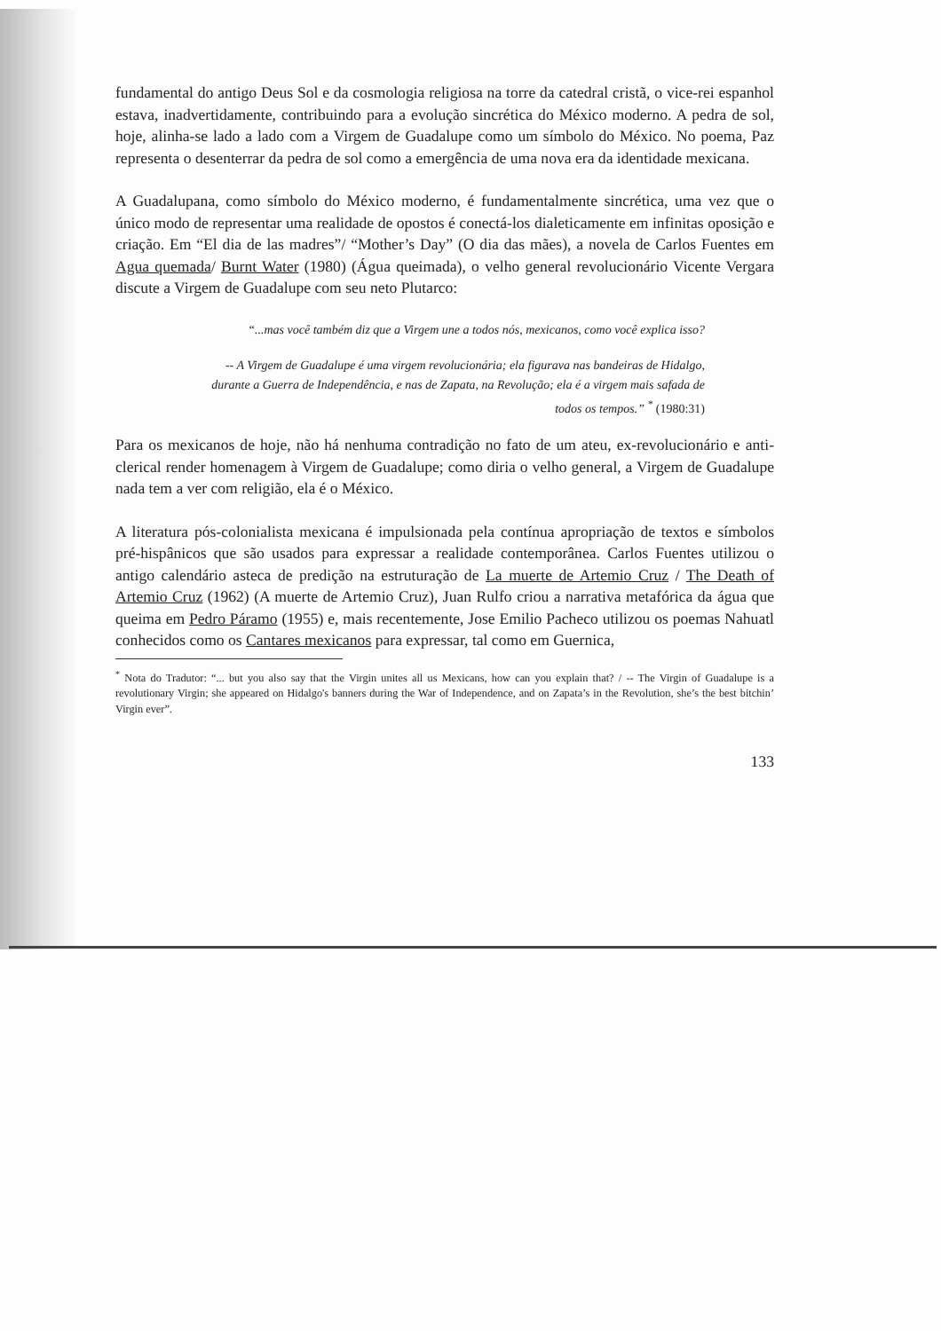fundamental do antigo Deus Sol e da cosmologia religiosa na torre da catedral cristã, o vice-rei espanhol estava, inadvertidamente, contribuindo para a evolução sincrética do México moderno. A pedra de sol, hoje, alinha-se lado a lado com a Virgem de Guadalupe como um símbolo do México. No poema, Paz representa o desenterrar da pedra de sol como a emergência de uma nova era da identidade mexicana.
A Guadalupana, como símbolo do México moderno, é fundamentalmente sincrética, uma vez que o único modo de representar uma realidade de opostos é conectá-los dialeticamente em infinitas oposição e criação. Em “El dia de las madres”/ “Mother’s Day” (O dia das mães), a novela de Carlos Fuentes em Agua quemada/ Burnt Water (1980) (Água queimada), o velho general revolucionário Vicente Vergara discute a Virgem de Guadalupe com seu neto Plutarco:
“...mas você também diz que a Virgem une a todos nós, mexicanos, como você explica isso?
-- A Virgem de Guadalupe é uma virgem revolucionária; ela figurava nas bandeiras de Hidalgo, durante a Guerra de Independência, e nas de Zapata, na Revolução; ela é a virgem mais safada de todos os tempos.” <sup>*</sup> (1980:31)
Para os mexicanos de hoje, não há nenhuma contradição no fato de um ateu, ex-revolucionário e anti-clerical render homenagem à Virgem de Guadalupe; como diria o velho general, a Virgem de Guadalupe nada tem a ver com religião, ela é o México.
A literatura pós-colonialista mexicana é impulsionada pela contínua apropriação de textos e símbolos pré-hispânicos que são usados para expressar a realidade contemporânea. Carlos Fuentes utilizou o antigo calendário asteca de predição na estruturação de La muerte de Artemio Cruz / The Death of Artemio Cruz (1962) (A muerte de Artemio Cruz), Juan Rulfo criou a narrativa metafórica da água que queima em Pedro Páramo (1955) e, mais recentemente, Jose Emilio Pacheco utilizou os poemas Nahuatl conhecidos como os Cantares mexicanos para expressar, tal como em Guernica,
<sup>*</sup> Nota do Tradutor: “... but you also say that the Virgin unites all us Mexicans, how can you explain that? / -- The Virgin of Guadalupe is a revolutionary Virgin; she appeared on Hidalgo's banners during the War of Independence, and on Zapata’s in the Revolution, she’s the best bitchin’ Virgin ever”.
133